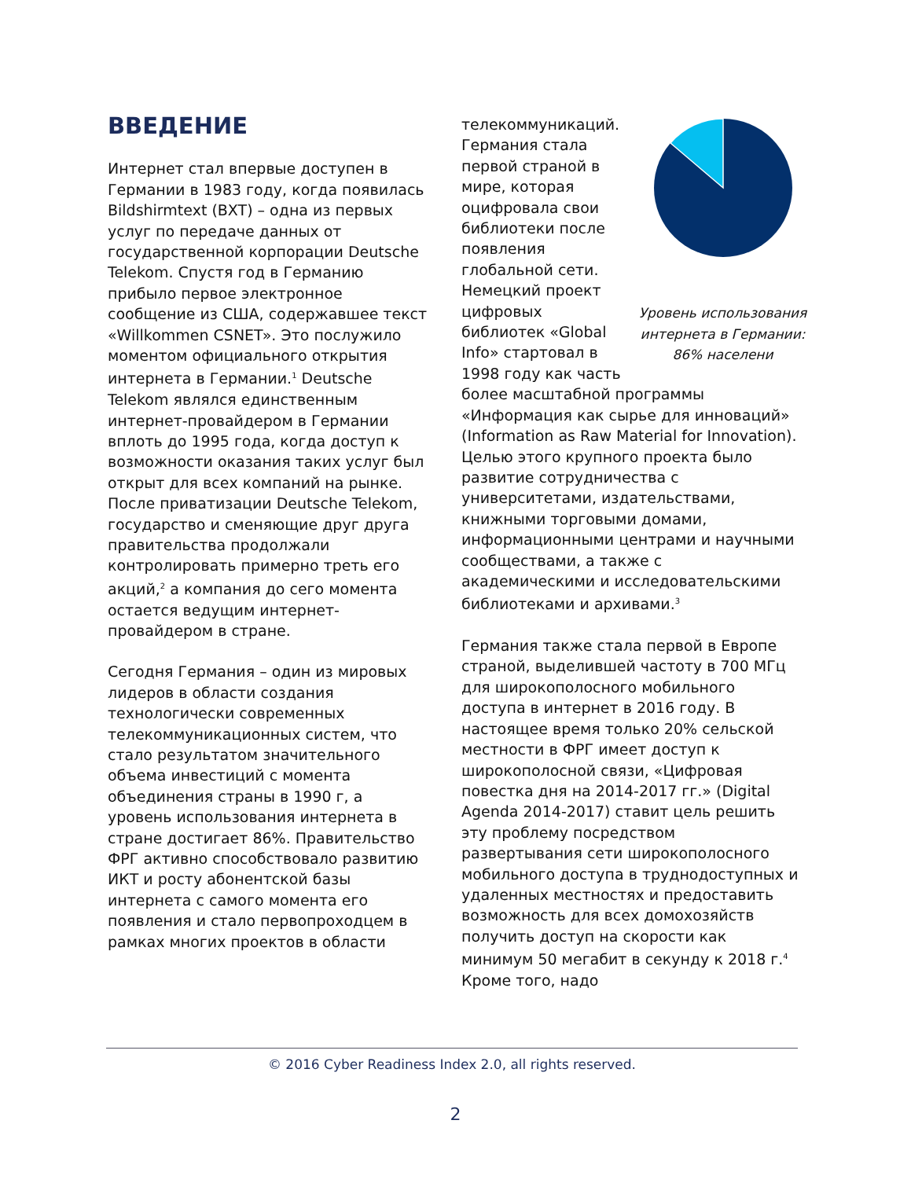ВВЕДЕНИЕ
Интернет стал впервые доступен в Германии в 1983 году, когда появилась Bildshirmtext (BXT) – одна из первых услуг по передаче данных от государственной корпорации Deutsche Telekom. Спустя год в Германию прибыло первое электронное сообщение из США, содержавшее текст «Willkommen CSNET». Это послужило моментом официального открытия интернета в Германии.<sup>1</sup> Deutsche Telekom являлся единственным интернет-провайдером в Германии вплоть до 1995 года, когда доступ к возможности оказания таких услуг был открыт для всех компаний на рынке. После приватизации Deutsche Telekom, государство и сменяющие друг друга правительства продолжали контролировать примерно треть его акций,<sup>2</sup> а компания до сего момента остается ведущим интернет-провайдером в стране.
Сегодня Германия – один из мировых лидеров в области создания технологически современных телекоммуникационных систем, что стало результатом значительного объема инвестиций с момента объединения страны в 1990 г, а уровень использования интернета в стране достигает 86%. Правительство ФРГ активно способствовало развитию ИКТ и росту абонентской базы интернета с самого момента его появления и стало первопроходцем в рамках многих проектов в области
Уровень использования интернета в Германии: 86% населени
телекоммуникаций. Германия стала первой страной в мире, которая оцифровала свои библиотеки после появления глобальной сети. Немецкий проект цифровых библиотек «Global Info» стартовал в 1998 году как часть более масштабной программы «Информация как сырье для инноваций» (Information as Raw Material for Innovation). Целью этого крупного проекта было развитие сотрудничества с университетами, издательствами, книжными торговыми домами, информационными центрами и научными сообществами, а также с академическими и исследовательскими библиотеками и архивами.<sup>3</sup>
Германия также стала первой в Европе страной, выделившей частоту в 700 МГц для широкополосного мобильного доступа в интернет в 2016 году. В настоящее время только 20% сельской местности в ФРГ имеет доступ к широкополосной связи, «Цифровая повестка дня на 2014-2017 гг.» (Digital Agenda 2014-2017) ставит цель решить эту проблему посредством развертывания сети широкополосного мобильного доступа в труднодоступных и удаленных местностях и предоставить возможность для всех домохозяйств получить доступ на скорости как минимум 50 мегабит в секунду к 2018 г.<sup>4</sup> Кроме того, надо
© 2016 Cyber Readiness Index 2.0, all rights reserved.
2